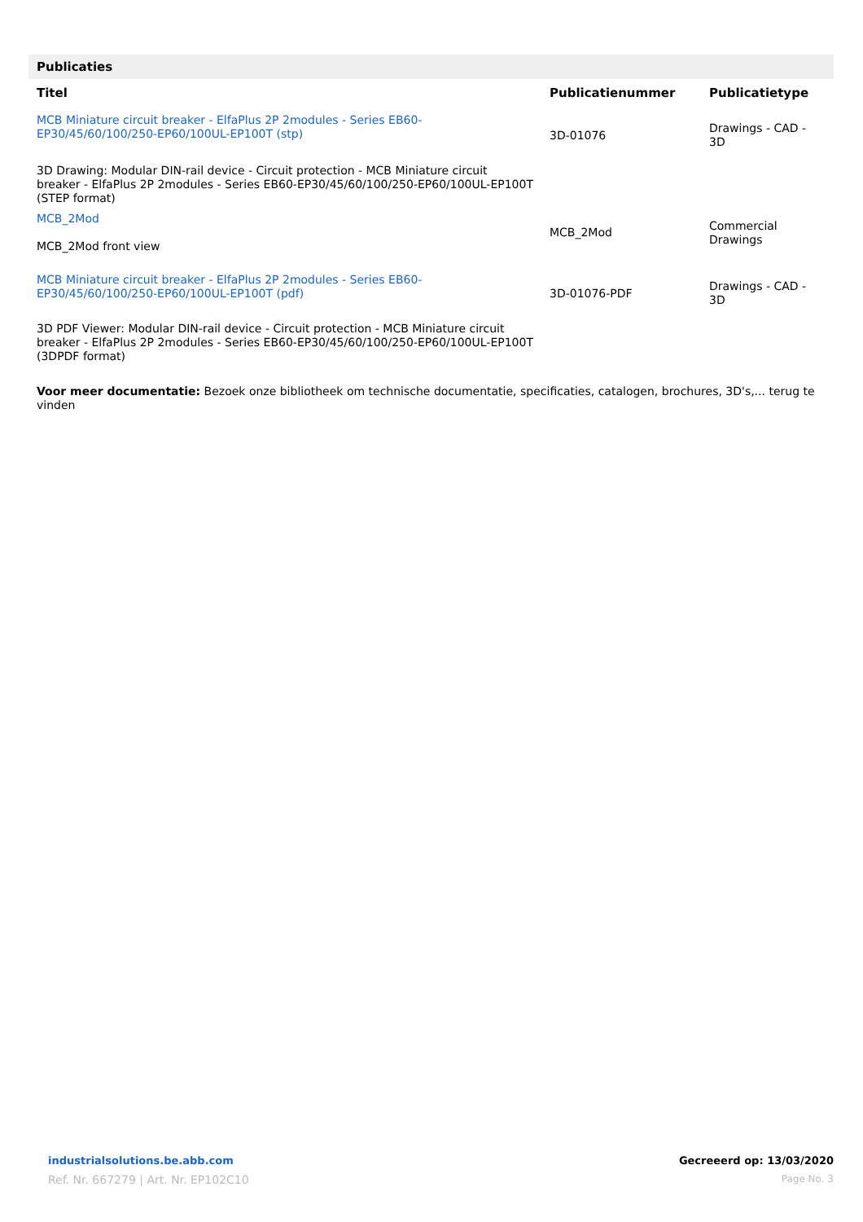Publicaties
| Titel | Publicatienummer | Publicatietype |
| --- | --- | --- |
| MCB Miniature circuit breaker - ElfaPlus 2P 2modules - Series EB60-EP30/45/60/100/250-EP60/100UL-EP100T (stp) | 3D-01076 | Drawings - CAD - 3D |
| 3D Drawing: Modular DIN-rail device - Circuit protection - MCB Miniature circuit breaker - ElfaPlus 2P 2modules - Series EB60-EP30/45/60/100/250-EP60/100UL-EP100T (STEP format) | | |
| MCB_2Mod MCB_2Mod front view | MCB_2Mod | Commercial Drawings |
| MCB Miniature circuit breaker - ElfaPlus 2P 2modules - Series EB60-EP30/45/60/100/250-EP60/100UL-EP100T (pdf) | 3D-01076-PDF | Drawings - CAD - 3D |
| 3D PDF Viewer: Modular DIN-rail device - Circuit protection - MCB Miniature circuit breaker - ElfaPlus 2P 2modules - Series EB60-EP30/45/60/100/250-EP60/100UL-EP100T (3DPDF format) | | |
Voor meer documentatie: Bezoek onze bibliotheek om technische documentatie, specificaties, catalogen, brochures, 3D's,... terug te vinden
industrialsolutions.be.abb.com
Ref. Nr. 667279 | Art. Nr. EP102C10
Gecreeerd op: 13/03/2020
Page No. 3